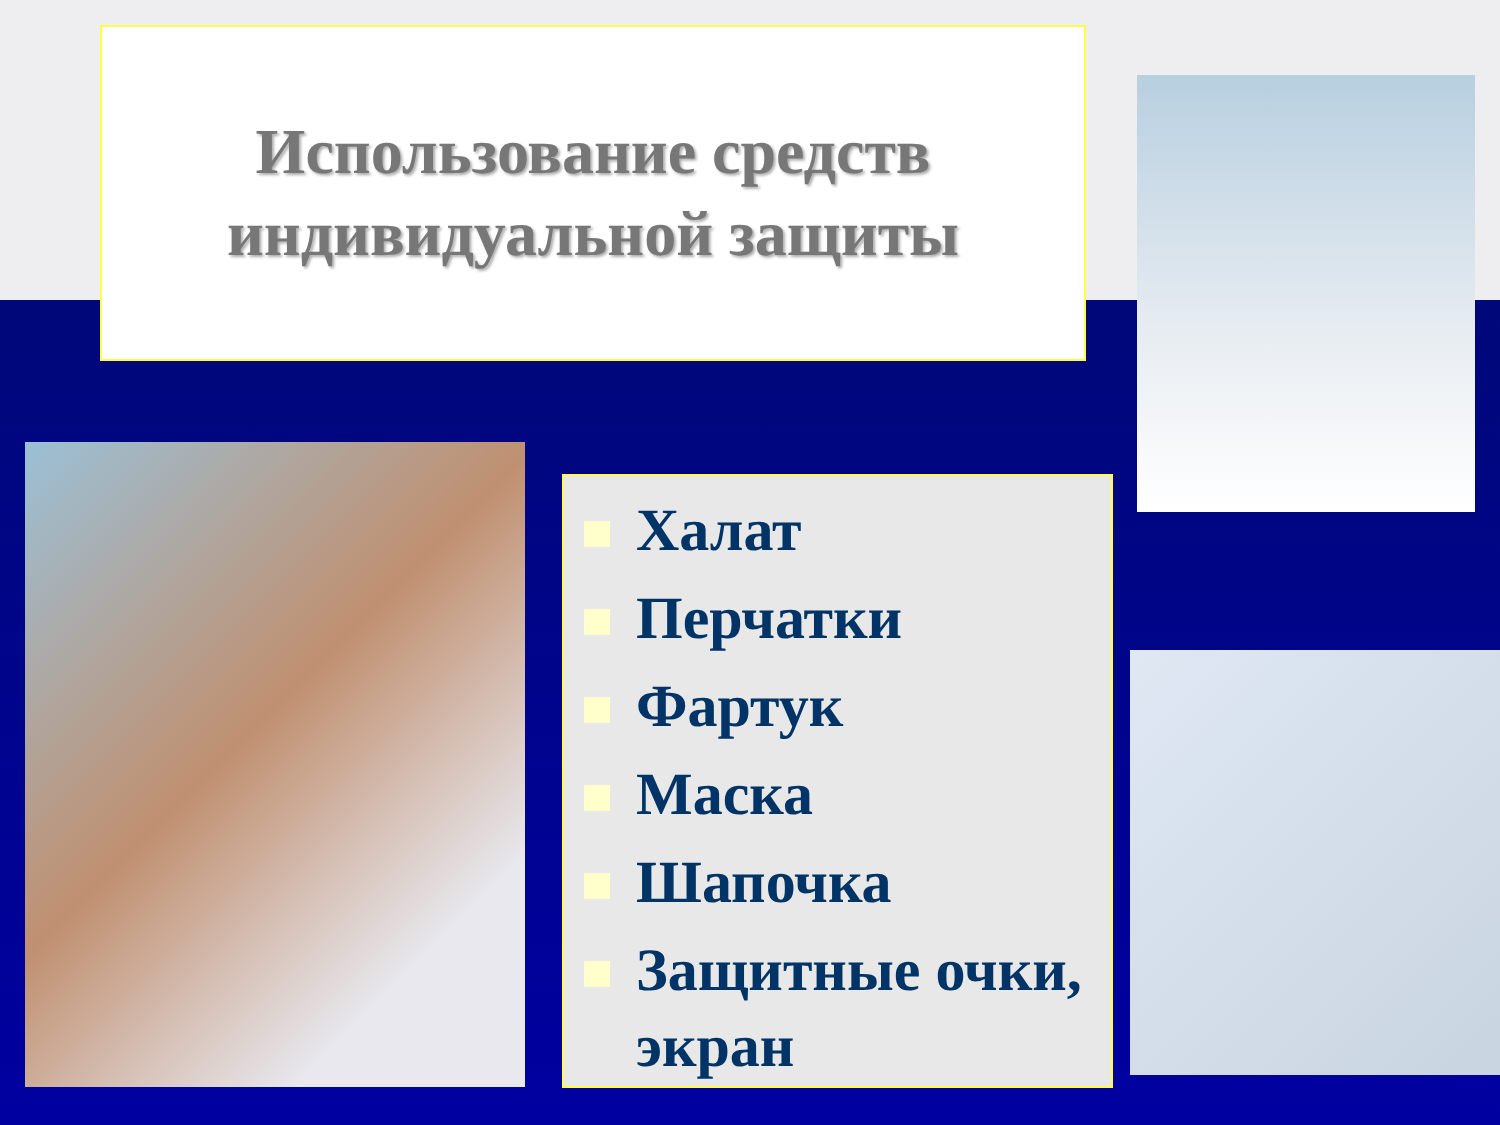Использование средств
индивидуальной защиты
Халат
Перчатки
Фартук
Маска
Шапочка
Защитные очки, экран